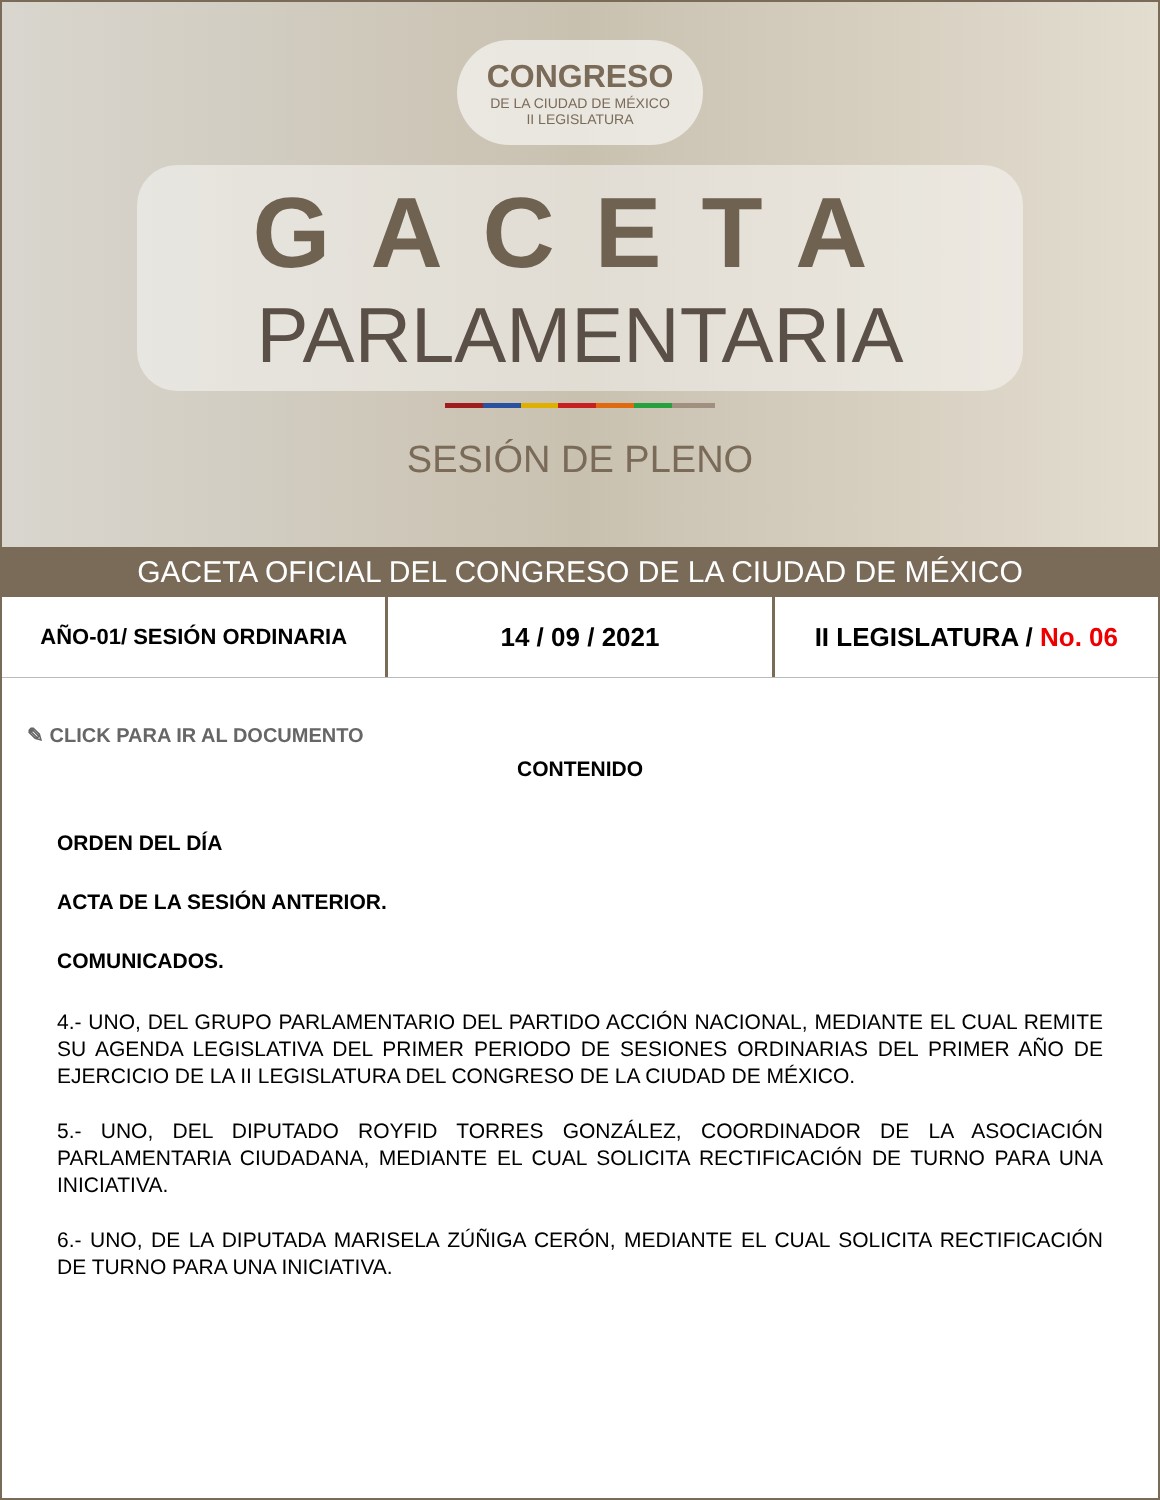CONGRESO DE LA CIUDAD DE MÉXICO II LEGISLATURA
GACETA
PARLAMENTARIA
SESIÓN DE PLENO
GACETA OFICIAL DEL CONGRESO DE LA CIUDAD DE MÉXICO
AÑO-01/ SESIÓN ORDINARIA
14 / 09 / 2021
II LEGISLATURA / No. 06
✎ CLICK PARA IR AL DOCUMENTO
CONTENIDO
ORDEN DEL DÍA
ACTA DE LA SESIÓN ANTERIOR.
COMUNICADOS.
4.- UNO, DEL GRUPO PARLAMENTARIO DEL PARTIDO ACCIÓN NACIONAL, MEDIANTE EL CUAL REMITE SU AGENDA LEGISLATIVA DEL PRIMER PERIODO DE SESIONES ORDINARIAS DEL PRIMER AÑO DE EJERCICIO DE LA II LEGISLATURA DEL CONGRESO DE LA CIUDAD DE MÉXICO.
5.- UNO, DEL DIPUTADO ROYFID TORRES GONZÁLEZ, COORDINADOR DE LA ASOCIACIÓN PARLAMENTARIA CIUDADANA, MEDIANTE EL CUAL SOLICITA RECTIFICACIÓN DE TURNO PARA UNA INICIATIVA.
6.- UNO, DE LA DIPUTADA MARISELA ZÚÑIGA CERÓN, MEDIANTE EL CUAL SOLICITA RECTIFICACIÓN DE TURNO PARA UNA INICIATIVA.